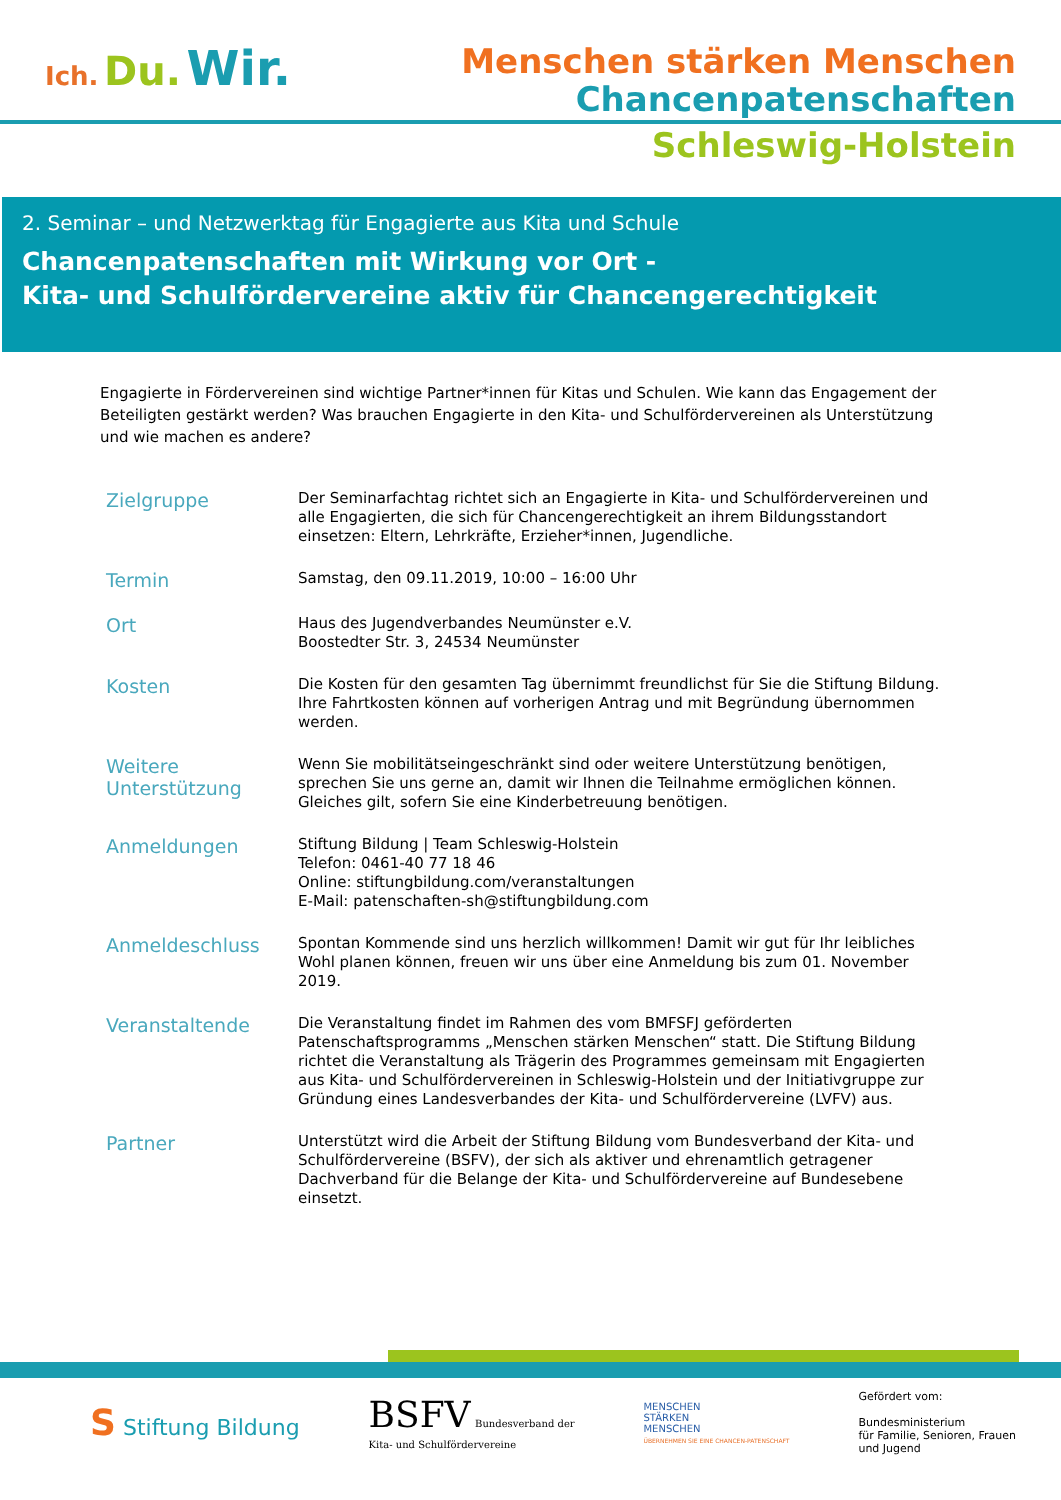Ich. Du. Wir.
Menschen stärken Menschen
Chancenpatenschaften
Schleswig-Holstein
2. Seminar – und Netzwerktag für Engagierte aus Kita und Schule
Chancenpatenschaften mit Wirkung vor Ort -
Kita- und Schulfördervereine aktiv für Chancengerechtigkeit
Engagierte in Fördervereinen sind wichtige Partner*innen für Kitas und Schulen. Wie kann das Engagement der Beteiligten gestärkt werden? Was brauchen Engagierte in den Kita- und Schulfördervereinen als Unterstützung und wie machen es andere?
| Zielgruppe | Der Seminarfachtag richtet sich an Engagierte in Kita- und Schulfördervereinen und alle Engagierten, die sich für Chancengerechtigkeit an ihrem Bildungsstandort einsetzen: Eltern, Lehrkräfte, Erzieher*innen, Jugendliche. |
| Termin | Samstag, den 09.11.2019, 10:00 – 16:00 Uhr |
| Ort | Haus des Jugendverbandes Neumünster e.V. Boostedter Str. 3, 24534 Neumünster |
| Kosten | Die Kosten für den gesamten Tag übernimmt freundlichst für Sie die Stiftung Bildung. Ihre Fahrtkosten können auf vorherigen Antrag und mit Begründung übernommen werden. |
| Weitere Unterstützung | Wenn Sie mobilitätseingeschränkt sind oder weitere Unterstützung benötigen, sprechen Sie uns gerne an, damit wir Ihnen die Teilnahme ermöglichen können. Gleiches gilt, sofern Sie eine Kinderbetreuung benötigen. |
| Anmeldungen | Stiftung Bildung / Team Schleswig-Holstein Telefon: 0461-40 77 18 46 Online: stiftungbildung.com/veranstaltungen E-Mail: patenschaften-sh@stiftungbildung.com |
| Anmeldeschluss | Spontan Kommende sind uns herzlich willkommen! Damit wir gut für Ihr leibliches Wohl planen können, freuen wir uns über eine Anmeldung bis zum 01. November 2019. |
| Veranstaltende | Die Veranstaltung findet im Rahmen des vom BMFSFJ geförderten Patenschaftsprogramms „Menschen stärken Menschen“ statt. Die Stiftung Bildung richtet die Veranstaltung als Trägerin des Programmes gemeinsam mit Engagierten aus Kita- und Schulfördervereinen in Schleswig-Holstein und der Initiativgruppe zur Gründung eines Landesverbandes der Kita- und Schulfördervereine (LVFV) aus. |
| Partner | Unterstützt wird die Arbeit der Stiftung Bildung vom Bundesverband der Kita- und Schulfördervereine (BSFV), der sich als aktiver und ehrenamtlich getragener Dachverband für die Belange der Kita- und Schulfördervereine auf Bundesebene einsetzt. |
S Stiftung Bildung
BSFV Bundesverband der
Kita- und Schulfördervereine
MENSCHEN
STÄRKEN
MENSCHEN
ÜBERNEHMEN SIE EINE CHANCEN-PATENSCHAFT
Gefördert vom:
Bundesministerium
für Familie, Senioren, Frauen
und Jugend